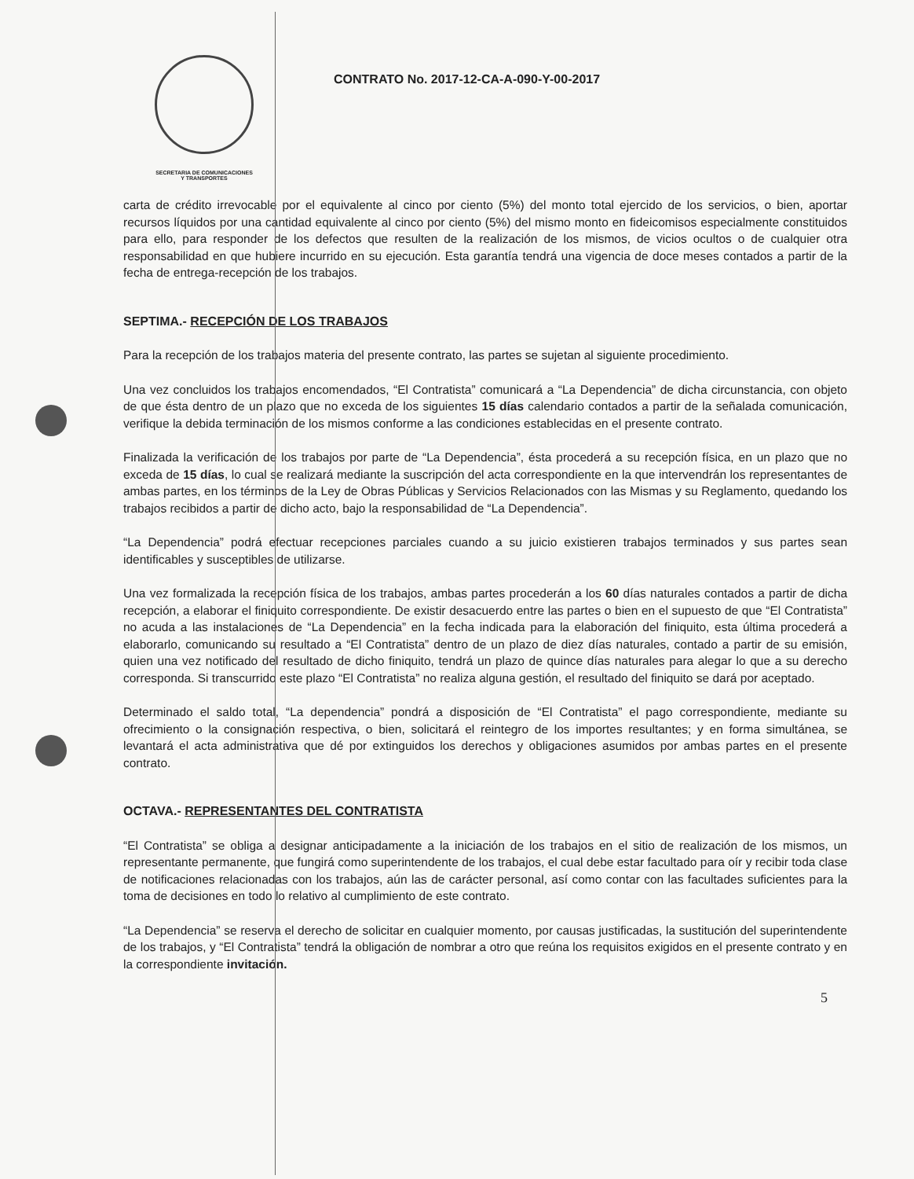SECRETARIA DE COMUNICACIONES
Y TRANSPORTES
CONTRATO No. 2017-12-CA-A-090-Y-00-2017
carta de crédito irrevocable por el equivalente al cinco por ciento (5%) del monto total ejercido de los servicios, o bien, aportar recursos líquidos por una cantidad equivalente al cinco por ciento (5%) del mismo monto en fideicomisos especialmente constituidos para ello, para responder de los defectos que resulten de la realización de los mismos, de vicios ocultos o de cualquier otra responsabilidad en que hubiere incurrido en su ejecución. Esta garantía tendrá una vigencia de doce meses contados a partir de la fecha de entrega-recepción de los trabajos.
SEPTIMA.- RECEPCIÓN DE LOS TRABAJOS
Para la recepción de los trabajos materia del presente contrato, las partes se sujetan al siguiente procedimiento.
Una vez concluidos los trabajos encomendados, “El Contratista” comunicará a “La Dependencia” de dicha circunstancia, con objeto de que ésta dentro de un plazo que no exceda de los siguientes 15 días calendario contados a partir de la señalada comunicación, verifique la debida terminación de los mismos conforme a las condiciones establecidas en el presente contrato.
Finalizada la verificación de los trabajos por parte de “La Dependencia”, ésta procederá a su recepción física, en un plazo que no exceda de 15 días, lo cual se realizará mediante la suscripción del acta correspondiente en la que intervendrán los representantes de ambas partes, en los términos de la Ley de Obras Públicas y Servicios Relacionados con las Mismas y su Reglamento, quedando los trabajos recibidos a partir de dicho acto, bajo la responsabilidad de “La Dependencia”.
“La Dependencia” podrá efectuar recepciones parciales cuando a su juicio existieren trabajos terminados y sus partes sean identificables y susceptibles de utilizarse.
Una vez formalizada la recepción física de los trabajos, ambas partes procederán a los 60 días naturales contados a partir de dicha recepción, a elaborar el finiquito correspondiente. De existir desacuerdo entre las partes o bien en el supuesto de que “El Contratista” no acuda a las instalaciones de “La Dependencia” en la fecha indicada para la elaboración del finiquito, esta última procederá a elaborarlo, comunicando su resultado a “El Contratista” dentro de un plazo de diez días naturales, contado a partir de su emisión, quien una vez notificado del resultado de dicho finiquito, tendrá un plazo de quince días naturales para alegar lo que a su derecho corresponda. Si transcurrido este plazo “El Contratista” no realiza alguna gestión, el resultado del finiquito se dará por aceptado.
Determinado el saldo total, “La dependencia” pondrá a disposición de “El Contratista” el pago correspondiente, mediante su ofrecimiento o la consignación respectiva, o bien, solicitará el reintegro de los importes resultantes; y en forma simultánea, se levantará el acta administrativa que dé por extinguidos los derechos y obligaciones asumidos por ambas partes en el presente contrato.
OCTAVA.- REPRESENTANTES DEL CONTRATISTA
“El Contratista” se obliga a designar anticipadamente a la iniciación de los trabajos en el sitio de realización de los mismos, un representante permanente, que fungirá como superintendente de los trabajos, el cual debe estar facultado para oír y recibir toda clase de notificaciones relacionadas con los trabajos, aún las de carácter personal, así como contar con las facultades suficientes para la toma de decisiones en todo lo relativo al cumplimiento de este contrato.
“La Dependencia” se reserva el derecho de solicitar en cualquier momento, por causas justificadas, la sustitución del superintendente de los trabajos, y “El Contratista” tendrá la obligación de nombrar a otro que reúna los requisitos exigidos en el presente contrato y en la correspondiente invitación.
5